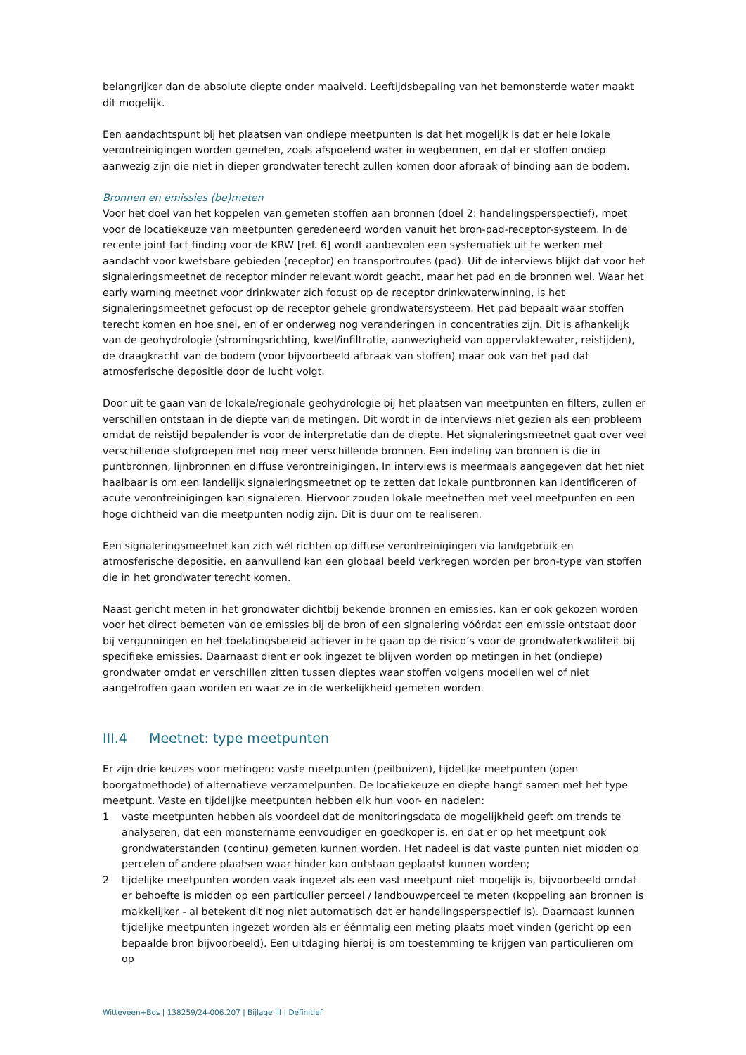belangrijker dan de absolute diepte onder maaiveld. Leeftijdsbepaling van het bemonsterde water maakt dit mogelijk.
Een aandachtspunt bij het plaatsen van ondiepe meetpunten is dat het mogelijk is dat er hele lokale verontreinigingen worden gemeten, zoals afspoelend water in wegbermen, en dat er stoffen ondiep aanwezig zijn die niet in dieper grondwater terecht zullen komen door afbraak of binding aan de bodem.
Bronnen en emissies (be)meten
Voor het doel van het koppelen van gemeten stoffen aan bronnen (doel 2: handelingsperspectief), moet voor de locatiekeuze van meetpunten geredeneerd worden vanuit het bron-pad-receptor-systeem. In de recente joint fact finding voor de KRW [ref. 6] wordt aanbevolen een systematiek uit te werken met aandacht voor kwetsbare gebieden (receptor) en transportroutes (pad). Uit de interviews blijkt dat voor het signaleringsmeetnet de receptor minder relevant wordt geacht, maar het pad en de bronnen wel. Waar het early warning meetnet voor drinkwater zich focust op de receptor drinkwaterwinning, is het signaleringsmeetnet gefocust op de receptor gehele grondwatersysteem. Het pad bepaalt waar stoffen terecht komen en hoe snel, en of er onderweg nog veranderingen in concentraties zijn. Dit is afhankelijk van de geohydrologie (stromingsrichting, kwel/infiltratie, aanwezigheid van oppervlaktewater, reistijden), de draagkracht van de bodem (voor bijvoorbeeld afbraak van stoffen) maar ook van het pad dat atmosferische depositie door de lucht volgt.
Door uit te gaan van de lokale/regionale geohydrologie bij het plaatsen van meetpunten en filters, zullen er verschillen ontstaan in de diepte van de metingen. Dit wordt in de interviews niet gezien als een probleem omdat de reistijd bepalender is voor de interpretatie dan de diepte. Het signaleringsmeetnet gaat over veel verschillende stofgroepen met nog meer verschillende bronnen. Een indeling van bronnen is die in puntbronnen, lijnbronnen en diffuse verontreinigingen. In interviews is meermaals aangegeven dat het niet haalbaar is om een landelijk signaleringsmeetnet op te zetten dat lokale puntbronnen kan identificeren of acute verontreinigingen kan signaleren. Hiervoor zouden lokale meetnetten met veel meetpunten en een hoge dichtheid van die meetpunten nodig zijn. Dit is duur om te realiseren.
Een signaleringsmeetnet kan zich wél richten op diffuse verontreinigingen via landgebruik en atmosferische depositie, en aanvullend kan een globaal beeld verkregen worden per bron-type van stoffen die in het grondwater terecht komen.
Naast gericht meten in het grondwater dichtbij bekende bronnen en emissies, kan er ook gekozen worden voor het direct bemeten van de emissies bij de bron of een signalering vóórdat een emissie ontstaat door bij vergunningen en het toelatingsbeleid actiever in te gaan op de risico’s voor de grondwaterkwaliteit bij specifieke emissies. Daarnaast dient er ook ingezet te blijven worden op metingen in het (ondiepe) grondwater omdat er verschillen zitten tussen dieptes waar stoffen volgens modellen wel of niet aangetroffen gaan worden en waar ze in de werkelijkheid gemeten worden.
III.4 Meetnet: type meetpunten
Er zijn drie keuzes voor metingen: vaste meetpunten (peilbuizen), tijdelijke meetpunten (open boorgatmethode) of alternatieve verzamelpunten. De locatiekeuze en diepte hangt samen met het type meetpunt. Vaste en tijdelijke meetpunten hebben elk hun voor- en nadelen:
1 vaste meetpunten hebben als voordeel dat de monitoringsdata de mogelijkheid geeft om trends te analyseren, dat een monstername eenvoudiger en goedkoper is, en dat er op het meetpunt ook grondwaterstanden (continu) gemeten kunnen worden. Het nadeel is dat vaste punten niet midden op percelen of andere plaatsen waar hinder kan ontstaan geplaatst kunnen worden;
2 tijdelijke meetpunten worden vaak ingezet als een vast meetpunt niet mogelijk is, bijvoorbeeld omdat er behoefte is midden op een particulier perceel / landbouwperceel te meten (koppeling aan bronnen is makkelijker - al betekent dit nog niet automatisch dat er handelingsperspectief is). Daarnaast kunnen tijdelijke meetpunten ingezet worden als er éénmalig een meting plaats moet vinden (gericht op een bepaalde bron bijvoorbeeld). Een uitdaging hierbij is om toestemming te krijgen van particulieren om op
Witteveen+Bos | 138259/24-006.207 | Bijlage III | Definitief